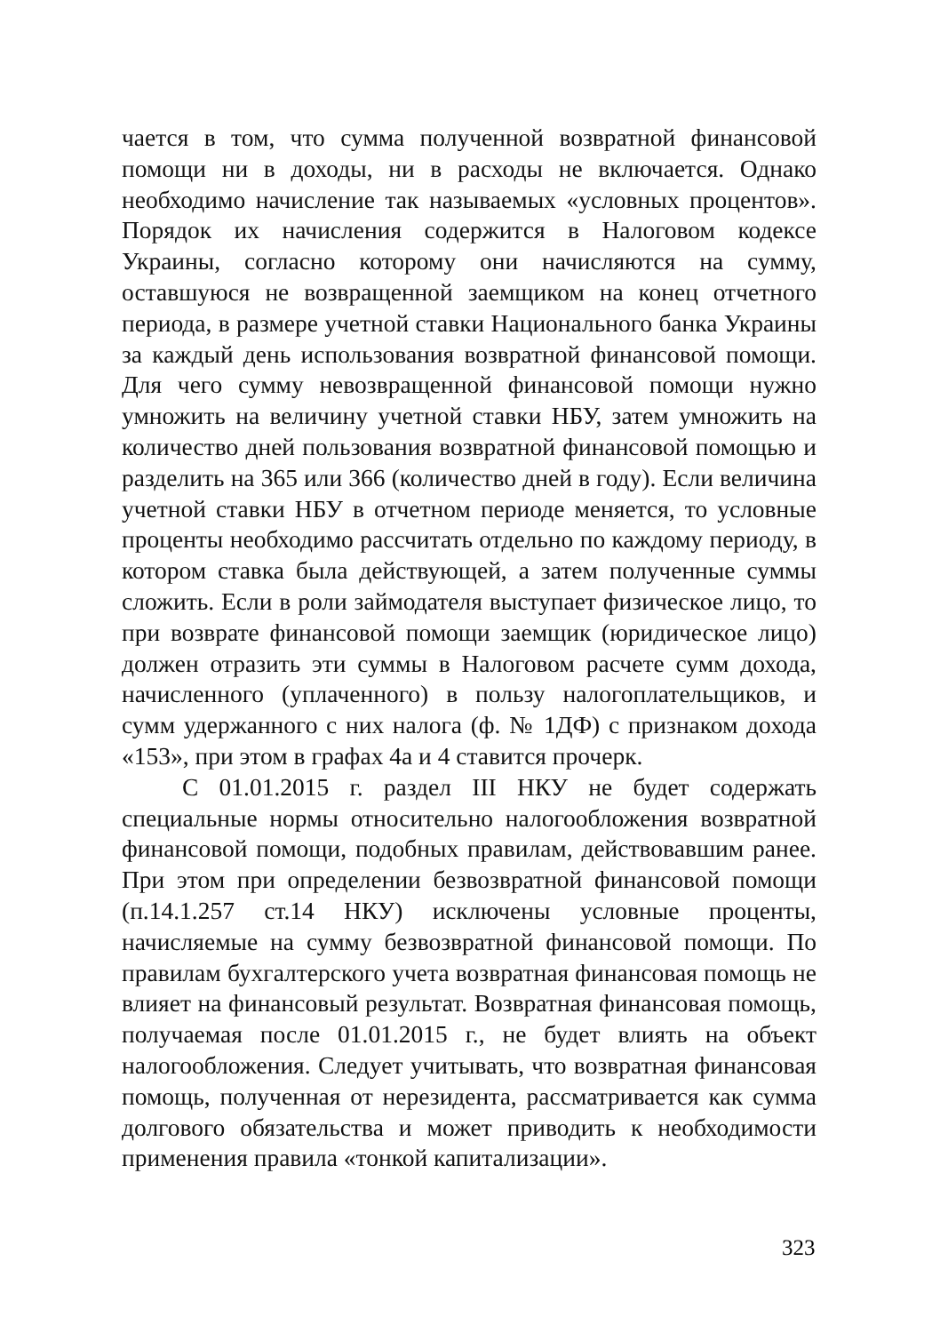чается в том, что сумма полученной возвратной финансовой помощи ни в доходы, ни в расходы не включается. Однако необходимо начисление так называемых «условных процентов». Порядок их начисления содержится в Налоговом кодексе Украины, согласно которому они начисляются на сумму, оставшуюся не возвращенной заемщиком на конец отчетного периода, в размере учетной ставки Национального банка Украины за каждый день использования возвратной финансовой помощи. Для чего сумму невозвращенной финансовой помощи нужно умножить на величину учетной ставки НБУ, затем умножить на количество дней пользования возвратной финансовой помощью и разделить на 365 или 366 (количество дней в году). Если величина учетной ставки НБУ в отчетном периоде меняется, то условные проценты необходимо рассчитать отдельно по каждому периоду, в котором ставка была действующей, а затем полученные суммы сложить. Если в роли займодателя выступает физическое лицо, то при возврате финансовой помощи заемщик (юридическое лицо) должен отразить эти суммы в Налоговом расчете сумм дохода, начисленного (уплаченного) в пользу налогоплательщиков, и сумм удержанного с них налога (ф. № 1ДФ) с признаком дохода «153», при этом в графах 4а и 4 ставится прочерк.
С 01.01.2015 г. раздел III НКУ не будет содержать специальные нормы относительно налогообложения возвратной финансовой помощи, подобных правилам, действовавшим ранее. При этом при определении безвозвратной финансовой помощи (п.14.1.257 ст.14 НКУ) исключены условные проценты, начисляемые на сумму безвозвратной финансовой помощи. По правилам бухгалтерского учета возвратная финансовая помощь не влияет на финансовый результат. Возвратная финансовая помощь, получаемая после 01.01.2015 г., не будет влиять на объект налогообложения. Следует учитывать, что возвратная финансовая помощь, полученная от нерезидента, рассматривается как сумма долгового обязательства и может приводить к необходимости применения правила «тонкой капитализации».
323